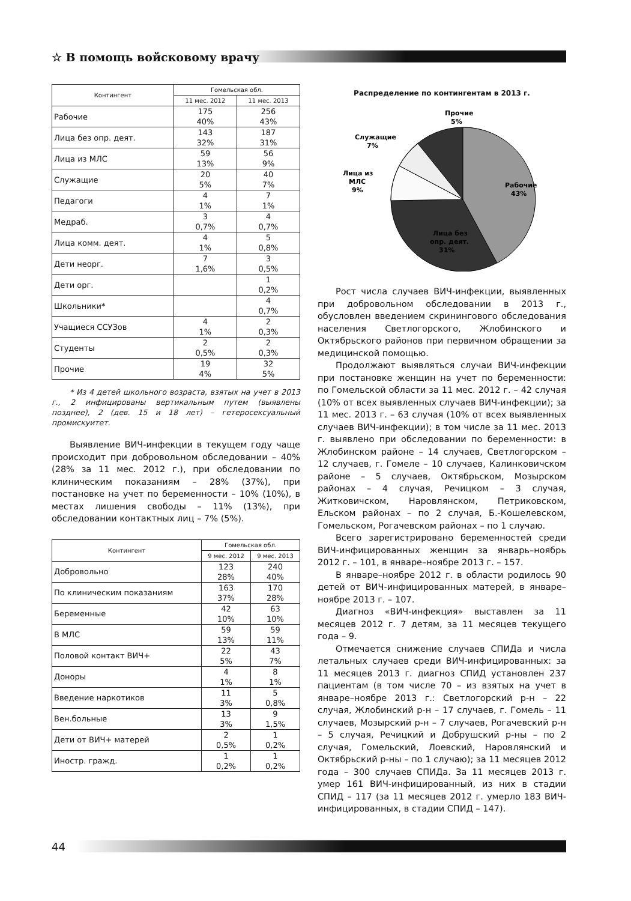☆ В помощь войсковому врачу
| Контингент | Гомельская обл. | |
| --- | --- | --- |
| | 11 мес. 2012 | 11 мес. 2013 |
| Рабочие | 175 40% | 256 43% |
| Лица без опр. деят. | 143 32% | 187 31% |
| Лица из МЛС | 59 13% | 56 9% |
| Служащие | 20 5% | 40 7% |
| Педагоги | 4 1% | 7 1% |
| Медраб. | 3 0,7% | 4 0,7% |
| Лица комм. деят. | 4 1% | 5 0,8% |
| Дети неорг. | 7 1,6% | 3 0,5% |
| Дети орг. | | 1 0,2% |
| Школьники* | | 4 0,7% |
| Учащиеся ССУЗов | 4 1% | 2 0,3% |
| Студенты | 2 0,5% | 2 0,3% |
| Прочие | 19 4% | 32 5% |
* Из 4 детей школьного возраста, взятых на учет в 2013 г., 2 инфицированы вертикальным путем (выявлены позднее), 2 (дев. 15 и 18 лет) – гетеросексуальный промискуитет.
Выявление ВИЧ-инфекции в текущем году чаще происходит при добровольном обследовании – 40% (28% за 11 мес. 2012 г.), при обследовании по клиническим показаниям – 28% (37%), при постановке на учет по беременности – 10% (10%), в местах лишения свободы – 11% (13%), при обследовании контактных лиц – 7% (5%).
| Контингент | Гомельская обл. | |
| --- | --- | --- |
| | 9 мес. 2012 | 9 мес. 2013 |
| Добровольно | 123 28% | 240 40% |
| По клиническим показаниям | 163 37% | 170 28% |
| Беременные | 42 10% | 63 10% |
| В МЛС | 59 13% | 59 11% |
| Половой контакт ВИЧ+ | 22 5% | 43 7% |
| Доноры | 4 1% | 8 1% |
| Введение наркотиков | 11 3% | 5 0,8% |
| Вен.больные | 13 3% | 9 1,5% |
| Дети от ВИЧ+ матерей | 2 0,5% | 1 0,2% |
| Иностр. гражд. | 1 0,2% | 1 0,2% |
Распределение по контингентам в 2013 г.
Рабочие
43%
Лица без
опр. деят.
31%
Лица из
МЛС
9%
Служащие
7%
Прочие
5%
Рост числа случаев ВИЧ-инфекции, выявленных при добровольном обследовании в 2013 г., обусловлен введением скринингового обследования населения Светлогорского, Жлобинского и Октябрьского районов при первичном обращении за медицинской помощью.
Продолжают выявляться случаи ВИЧ-инфекции при постановке женщин на учет по беременности: по Гомельской области за 11 мес. 2012 г. – 42 случая (10% от всех выявленных случаев ВИЧ-инфекции); за 11 мес. 2013 г. – 63 случая (10% от всех выявленных случаев ВИЧ-инфекции); в том числе за 11 мес. 2013 г. выявлено при обследовании по беременности: в Жлобинском районе – 14 случаев, Светлогорском – 12 случаев, г. Гомеле – 10 случаев, Калинковичском районе – 5 случаев, Октябрьском, Мозырском районах – 4 случая, Речицком – 3 случая, Житковичском, Наровлянском, Петриковском, Ельском районах – по 2 случая, Б.-Кошелевском, Гомельском, Рогачевском районах – по 1 случаю.
Всего зарегистрировано беременностей среди ВИЧ-инфицированных женщин за январь–ноябрь 2012 г. – 101, в январе–ноябре 2013 г. – 157.
В январе–ноябре 2012 г. в области родилось 90 детей от ВИЧ-инфицированных матерей, в январе–ноябре 2013 г. – 107.
Диагноз «ВИЧ-инфекция» выставлен за 11 месяцев 2012 г. 7 детям, за 11 месяцев текущего года – 9.
Отмечается снижение случаев СПИДа и числа летальных случаев среди ВИЧ-инфицированных: за 11 месяцев 2013 г. диагноз СПИД установлен 237 пациентам (в том числе 70 – из взятых на учет в январе–ноябре 2013 г.: Светлогорский р-н – 22 случая, Жлобинский р-н – 17 случаев, г. Гомель – 11 случаев, Мозырский р-н – 7 случаев, Рогачевский р-н – 5 случая, Речицкий и Добрушский р-ны – по 2 случая, Гомельский, Лоевский, Наровлянский и Октябрьский р-ны – по 1 случаю); за 11 месяцев 2012 года – 300 случаев СПИДа. За 11 месяцев 2013 г. умер 161 ВИЧ-инфицированный, из них в стадии СПИД – 117 (за 11 месяцев 2012 г. умерло 183 ВИЧ-инфицированных, в стадии СПИД – 147).
44